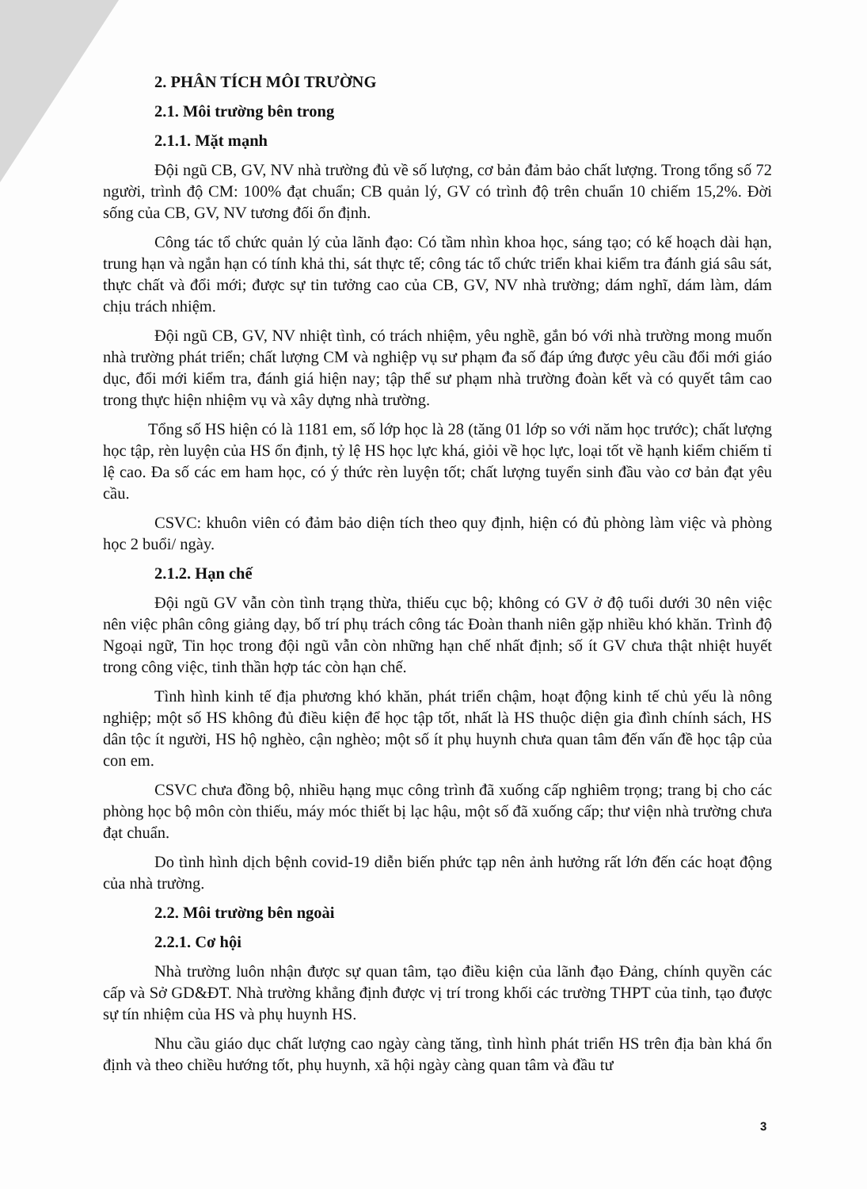2. PHÂN TÍCH MÔI TRƯỜNG
2.1. Môi trường bên trong
2.1.1. Mặt mạnh
Đội ngũ CB, GV, NV nhà trường đủ về số lượng, cơ bản đảm bảo chất lượng. Trong tổng số 72 người, trình độ CM: 100% đạt chuẩn; CB quản lý, GV có trình độ trên chuẩn 10 chiếm 15,2%. Đời sống của CB, GV, NV tương đối ổn định.
Công tác tổ chức quản lý của lãnh đạo: Có tầm nhìn khoa học, sáng tạo; có kế hoạch dài hạn, trung hạn và ngắn hạn có tính khả thi, sát thực tế; công tác tổ chức triển khai kiểm tra đánh giá sâu sát, thực chất và đổi mới; được sự tin tưởng cao của CB, GV, NV nhà trường; dám nghĩ, dám làm, dám chịu trách nhiệm.
Đội ngũ CB, GV, NV nhiệt tình, có trách nhiệm, yêu nghề, gắn bó với nhà trường mong muốn nhà trường phát triển; chất lượng CM và nghiệp vụ sư phạm đa số đáp ứng được yêu cầu đổi mới giáo dục, đổi mới kiểm tra, đánh giá hiện nay; tập thể sư phạm nhà trường đoàn kết và có quyết tâm cao trong thực hiện nhiệm vụ và xây dựng nhà trường.
Tổng số HS hiện có là 1181 em, số lớp học là 28 (tăng 01 lớp so với năm học trước); chất lượng học tập, rèn luyện của HS ổn định, tỷ lệ HS học lực khá, giỏi về học lực, loại tốt về hạnh kiểm chiếm tỉ lệ cao. Đa số các em ham học, có ý thức rèn luyện tốt; chất lượng tuyển sinh đầu vào cơ bản đạt yêu cầu.
CSVC: khuôn viên có đảm bảo diện tích theo quy định, hiện có đủ phòng làm việc và phòng học 2 buổi/ ngày.
2.1.2. Hạn chế
Đội ngũ GV vẫn còn tình trạng thừa, thiếu cục bộ; không có GV ở độ tuổi dưới 30 nên việc nên việc phân công giảng dạy, bố trí phụ trách công tác Đoàn thanh niên gặp nhiều khó khăn. Trình độ Ngoại ngữ, Tin học trong đội ngũ vẫn còn những hạn chế nhất định; số ít GV chưa thật nhiệt huyết trong công việc, tinh thần hợp tác còn hạn chế.
Tình hình kinh tế địa phương khó khăn, phát triển chậm, hoạt động kinh tế chủ yếu là nông nghiệp; một số HS không đủ điều kiện để học tập tốt, nhất là HS thuộc diện gia đình chính sách, HS dân tộc ít người, HS hộ nghèo, cận nghèo; một số ít phụ huynh chưa quan tâm đến vấn đề học tập của con em.
CSVC chưa đồng bộ, nhiều hạng mục công trình đã xuống cấp nghiêm trọng; trang bị cho các phòng học bộ môn còn thiếu, máy móc thiết bị lạc hậu, một số đã xuống cấp; thư viện nhà trường chưa đạt chuẩn.
Do tình hình dịch bệnh covid-19 diễn biến phức tạp nên ảnh hưởng rất lớn đến các hoạt động của nhà trường.
2.2. Môi trường bên ngoài
2.2.1. Cơ hội
Nhà trường luôn nhận được sự quan tâm, tạo điều kiện của lãnh đạo Đảng, chính quyền các cấp và Sở GD&ĐT. Nhà trường khẳng định được vị trí trong khối các trường THPT của tỉnh, tạo được sự tín nhiệm của HS và phụ huynh HS.
Nhu cầu giáo dục chất lượng cao ngày càng tăng, tình hình phát triển HS trên địa bàn khá ổn định và theo chiều hướng tốt, phụ huynh, xã hội ngày càng quan tâm và đầu tư
3